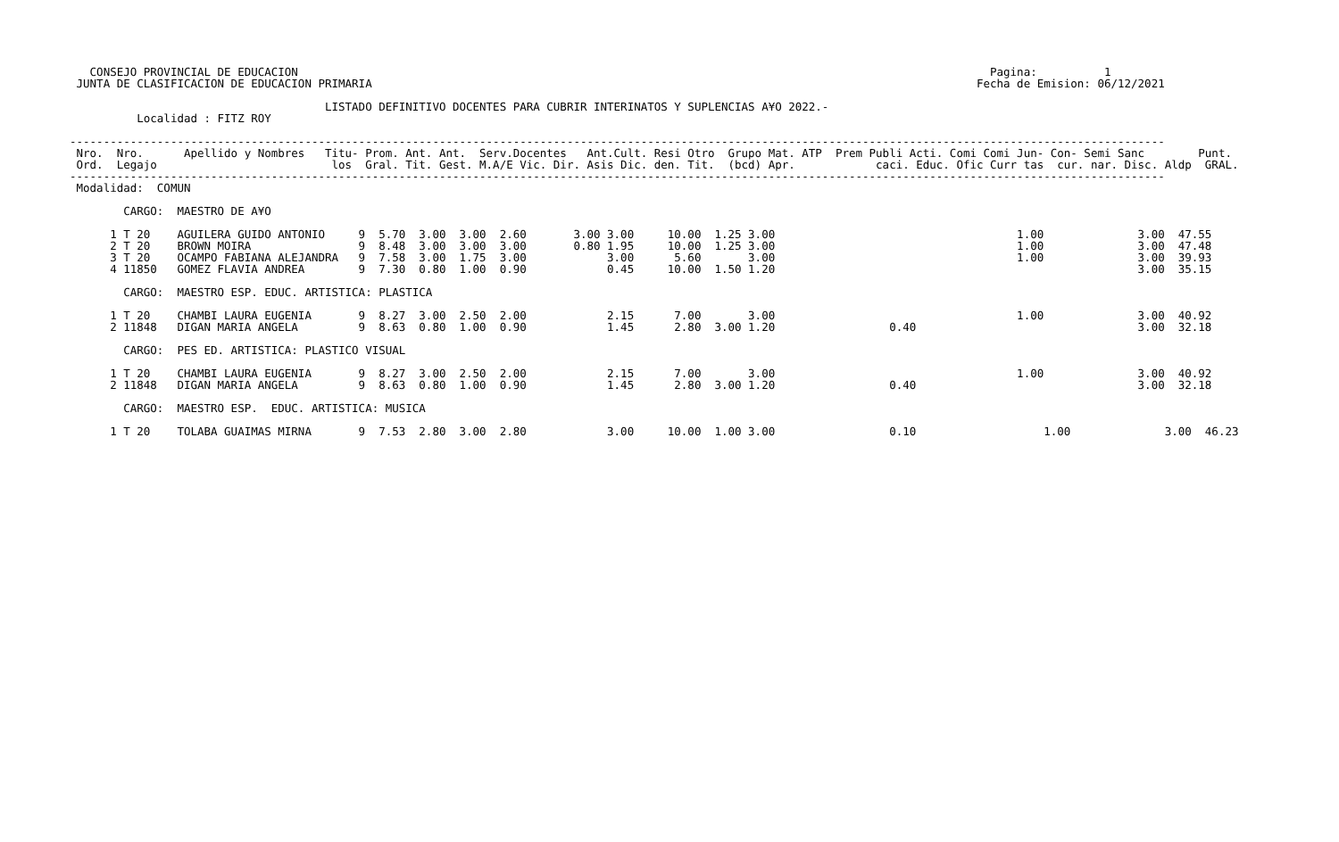CONSEJO PROVINCIAL DE EDUCACION                                                                                                       Pagina:          1
 JUNTA DE CLASIFICACION DE EDUCACION PRIMARIA                                                                                          Fecha de Emision: 06/12/2021

                                      LISTADO DEFINITIVO DOCENTES PARA CUBRIR INTERINATOS Y SUPLENCIAS A¥O 2022.-
          Localidad : FITZ ROY

-------------------------------------------------------------------------------------------------------------------------------------------------------------------
 Nro.  Nro.      Apellido y Nombres   Titu- Prom. Ant. Ant.  Serv.Docentes   Ant.Cult. Resi Otro  Grupo Mat. ATP  Prem Publi Acti. Comi Comi Jun- Con- Semi Sanc        Punt.
 Ord.  Legajo                          los  Gral. Tit. Gest. M.A/E Vic. Dir. Asis Dic. den. Tit.  (bcd) Apr.            caci. Educ. Ofic Curr tas  cur. nar. Disc. Aldp  GRAL.
-------------------------------------------------------------------------------------------------------------------------------------------------------------------
 Modalidad:  COMUN

        CARGO:  MAESTRO DE A¥O

      1 T 20    AGUILERA GUIDO ANTONIO     9  5.70  3.00  3.00  2.60       3.00 3.00     10.00  1.25 3.00                                    1.00              3.00  47.55
      2 T 20    BROWN MOIRA                9  8.48  3.00  3.00  3.00       0.80 1.95     10.00  1.25 3.00                                    1.00              3.00  47.48
      3 T 20    OCAMPO FABIANA ALEJANDRA   9  7.58  3.00  1.75  3.00            3.00      5.60       3.00                                    1.00              3.00  39.93
      4 11850   GOMEZ FLAVIA ANDREA        9  7.30  0.80  1.00  0.90            0.45     10.00  1.50 1.20                                                      3.00  35.15

        CARGO:  MAESTRO ESP. EDUC. ARTISTICA: PLASTICA

      1 T 20    CHAMBI LAURA EUGENIA       9  8.27  3.00  2.50  2.00            2.15      7.00       3.00                                    1.00              3.00  40.92
      2 11848   DIGAN MARIA ANGELA         9  8.63  0.80  1.00  0.90            1.45      2.80  3.00 1.20                 0.40                                 3.00  32.18

        CARGO:  PES ED. ARTISTICA: PLASTICO VISUAL

      1 T 20    CHAMBI LAURA EUGENIA       9  8.27  3.00  2.50  2.00            2.15      7.00       3.00                                    1.00              3.00  40.92
      2 11848   DIGAN MARIA ANGELA         9  8.63  0.80  1.00  0.90            1.45      2.80  3.00 1.20                 0.40                                 3.00  32.18

        CARGO:  MAESTRO ESP.  EDUC. ARTISTICA: MUSICA

      1 T 20    TOLABA GUAIMAS MIRNA       9  7.53  2.80  3.00  2.80            3.00     10.00  1.00 3.00                 0.10                   1.00              3.00  46.23